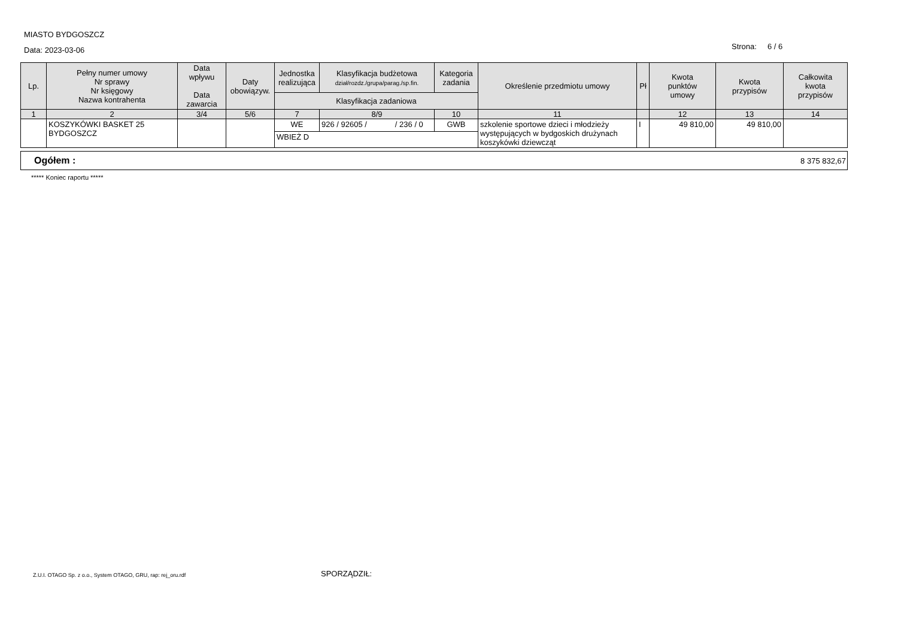MIASTO BYDGOSZCZ
Data: 2023-03-06
Strona: 6 / 6
| Lp. | Pełny numer umowy Nr sprawy Nr księgowy Nazwa kontrahenta | Data wpływu Data zawarcia | Daty obowiązyw. | Jednostka realizująca | Klasyfikacja budżetowa dział/rozdz./grupa/parag./sp.fin. | Kategoria zadania | Określenie przedmiotu umowy | Pł | Kwota punktów umowy | Kwota przypisów | Całkowita kwota przypisów |
| --- | --- | --- | --- | --- | --- | --- | --- | --- | --- | --- | --- |
| | | | | Klasyfikacja zadaniowa | | | | | | | |
| 1 | 2 | 3/4 | 5/6 | 7 | 8/9 | 10 | 11 | | 12 | 13 | 14 |
| | KOSZYKÓWKI BASKET 25 BYDGOSZCZ | | | WE | 926 / 92605 / / 236 / 0 | GWB | szkolenie sportowe dzieci i młodzieży występujących w bydgoskich drużynach koszykówki dziewcząt | I | 49 810,00 | 49 810,00 | |
| | | | | WBIEŻ D | | | | | | | |
Ogółem : 8 375 832,67
***** Koniec raportu *****
Z.U.I. OTAGO Sp. z o.o., System OTAGO, GRU, rap: rej_oru.rdf
SPORZĄDZIŁ: